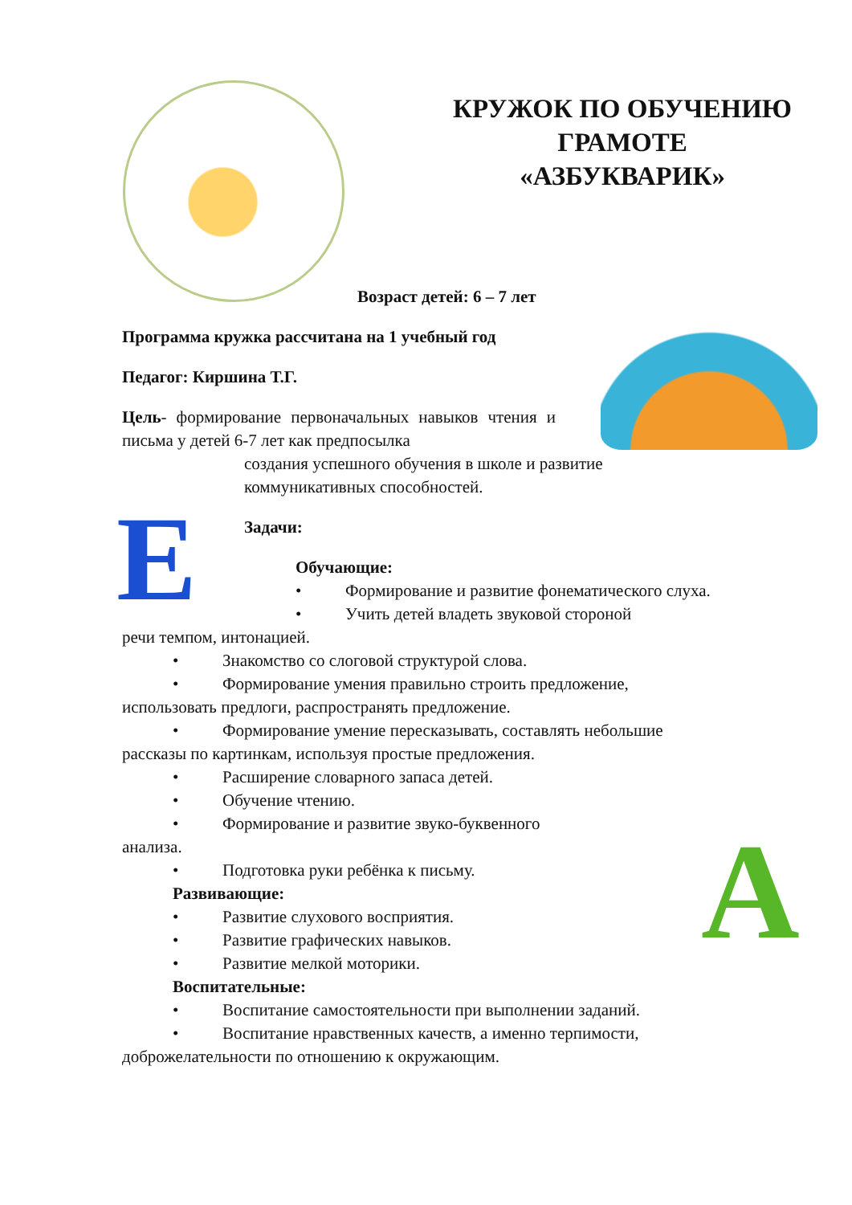КРУЖОК ПО ОБУЧЕНИЮ
ГРАМОТЕ
«АЗБУКВАРИК»
E
А
Возраст детей: 6 – 7 лет
Программа кружка рассчитана на 1 учебный год
Педагог: Киршина Т.Г.
Цель- формирование первоначальных навыков чтения и письма у детей 6-7 лет как предпосылка
создания успешного обучения в школе и развитие
коммуникативных способностей.
Задачи:
Обучающие:
• Формирование и развитие фонематического слуха.
• Учить детей владеть звуковой стороной
речи темпом, интонацией.
• Знакомство со слоговой структурой слова.
• Формирование умения правильно строить предложение,
использовать предлоги, распространять предложение.
• Формирование умение пересказывать, составлять небольшие
рассказы по картинкам, используя простые предложения.
• Расширение словарного запаса детей.
• Обучение чтению.
• Формирование и развитие звуко-буквенного
анализа.
• Подготовка руки ребёнка к письму.
Развивающие:
• Развитие слухового восприятия.
• Развитие графических навыков.
• Развитие мелкой моторики.
Воспитательные:
• Воспитание самостоятельности при выполнении заданий.
• Воспитание нравственных качеств, а именно терпимости,
доброжелательности по отношению к окружающим.